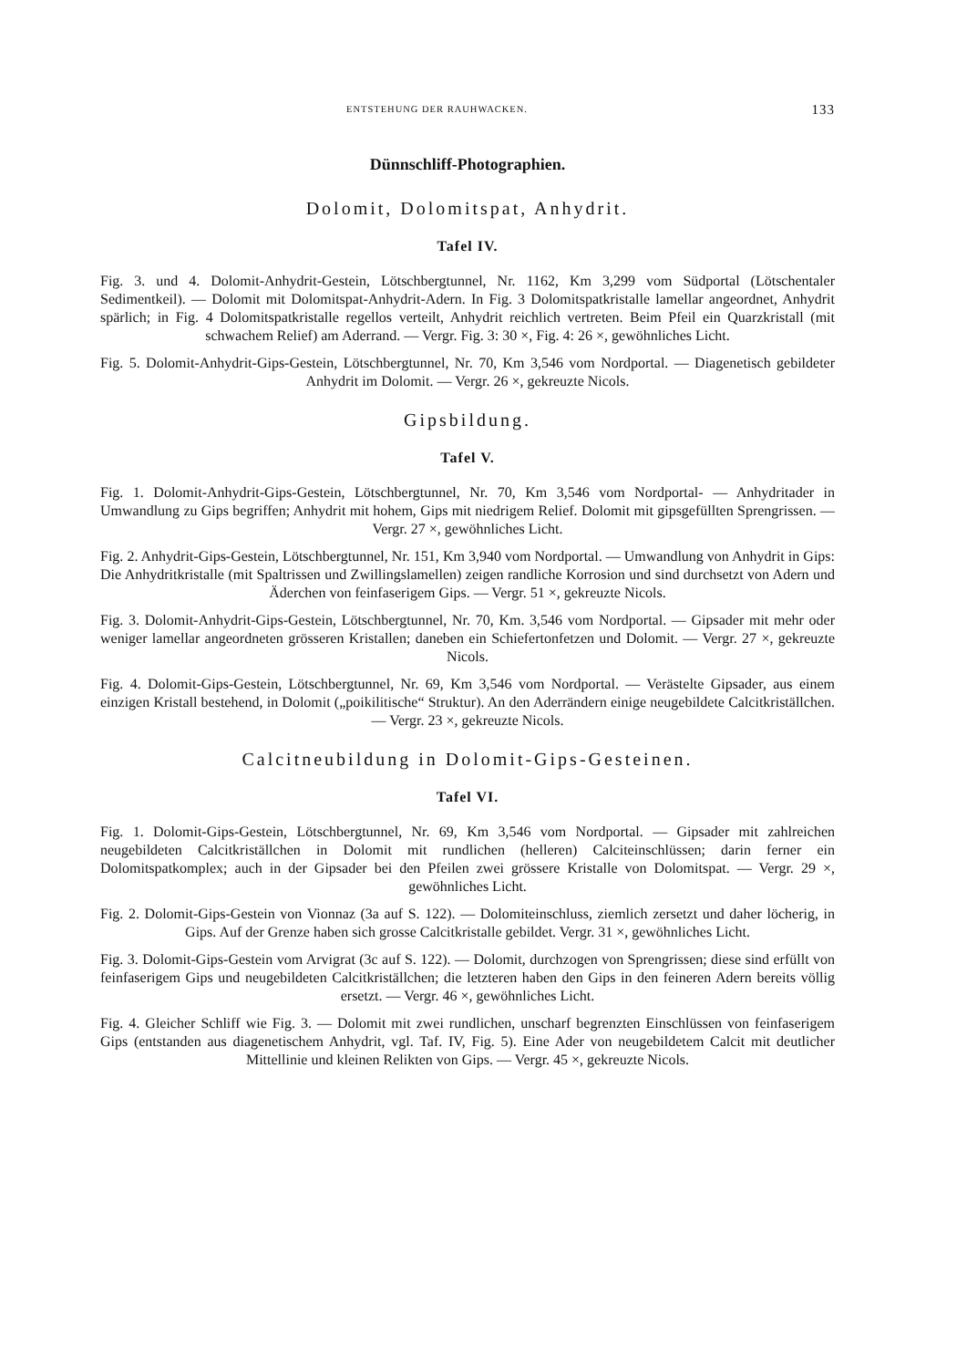ENTSTEHUNG DER RAUHWACKEN. 133
Dünnschliff-Photographien.
Dolomit, Dolomitspat, Anhydrit.
Tafel IV.
Fig. 3. und 4. Dolomit-Anhydrit-Gestein, Lötschbergtunnel, Nr. 1162, Km 3,299 vom Südportal (Lötschentaler Sedimentkeil). — Dolomit mit Dolomitspat-Anhydrit-Adern. In Fig. 3 Dolomitspatkristalle lamellar angeordnet, Anhydrit spärlich; in Fig. 4 Dolomitspatkristalle regellos verteilt, Anhydrit reichlich vertreten. Beim Pfeil ein Quarzkristall (mit schwachem Relief) am Aderrand. — Vergr. Fig. 3: 30 ×, Fig. 4: 26 ×, gewöhnliches Licht.
Fig. 5. Dolomit-Anhydrit-Gips-Gestein, Lötschbergtunnel, Nr. 70, Km 3,546 vom Nordportal. — Diagenetisch gebildeter Anhydrit im Dolomit. — Vergr. 26 ×, gekreuzte Nicols.
Gipsbildung.
Tafel V.
Fig. 1. Dolomit-Anhydrit-Gips-Gestein, Lötschbergtunnel, Nr. 70, Km 3,546 vom Nordportal- — Anhydritader in Umwandlung zu Gips begriffen; Anhydrit mit hohem, Gips mit niedrigem Relief. Dolomit mit gipsgefüllten Sprengrissen. — Vergr. 27 ×, gewöhnliches Licht.
Fig. 2. Anhydrit-Gips-Gestein, Lötschbergtunnel, Nr. 151, Km 3,940 vom Nordportal. — Umwandlung von Anhydrit in Gips: Die Anhydritkristalle (mit Spaltrissen und Zwillingslamellen) zeigen randliche Korrosion und sind durchsetzt von Adern und Äderchen von feinfaserigem Gips. — Vergr. 51 ×, gekreuzte Nicols.
Fig. 3. Dolomit-Anhydrit-Gips-Gestein, Lötschbergtunnel, Nr. 70, Km. 3,546 vom Nordportal. — Gipsader mit mehr oder weniger lamellar angeordneten grösseren Kristallen; daneben ein Schiefertonfetzen und Dolomit. — Vergr. 27 ×, gekreuzte Nicols.
Fig. 4. Dolomit-Gips-Gestein, Lötschbergtunnel, Nr. 69, Km 3,546 vom Nordportal. — Verästelte Gipsader, aus einem einzigen Kristall bestehend, in Dolomit („poikilitische“ Struktur). An den Aderrändern einige neugebildete Calcitkriställchen. — Vergr. 23 ×, gekreuzte Nicols.
Calcitneubildung in Dolomit-Gips-Gesteinen.
Tafel VI.
Fig. 1. Dolomit-Gips-Gestein, Lötschbergtunnel, Nr. 69, Km 3,546 vom Nordportal. — Gipsader mit zahlreichen neugebildeten Calcitkriställchen in Dolomit mit rundlichen (helleren) Calciteinschlüssen; darin ferner ein Dolomitspatkomplex; auch in der Gipsader bei den Pfeilen zwei grössere Kristalle von Dolomitspat. — Vergr. 29 ×, gewöhnliches Licht.
Fig. 2. Dolomit-Gips-Gestein von Vionnaz (3a auf S. 122). — Dolomiteinschluss, ziemlich zersetzt und daher löcherig, in Gips. Auf der Grenze haben sich grosse Calcitkristalle gebildet. Vergr. 31 ×, gewöhnliches Licht.
Fig. 3. Dolomit-Gips-Gestein vom Arvigrat (3c auf S. 122). — Dolomit, durchzogen von Sprengrissen; diese sind erfüllt von feinfaserigem Gips und neugebildeten Calcitkriställchen; die letzteren haben den Gips in den feineren Adern bereits völlig ersetzt. — Vergr. 46 ×, gewöhnliches Licht.
Fig. 4. Gleicher Schliff wie Fig. 3. — Dolomit mit zwei rundlichen, unscharf begrenzten Einschlüssen von feinfaserigem Gips (entstanden aus diagenetischem Anhydrit, vgl. Taf. IV, Fig. 5). Eine Ader von neugebildetem Calcit mit deutlicher Mittellinie und kleinen Relikten von Gips. — Vergr. 45 ×, gekreuzte Nicols.